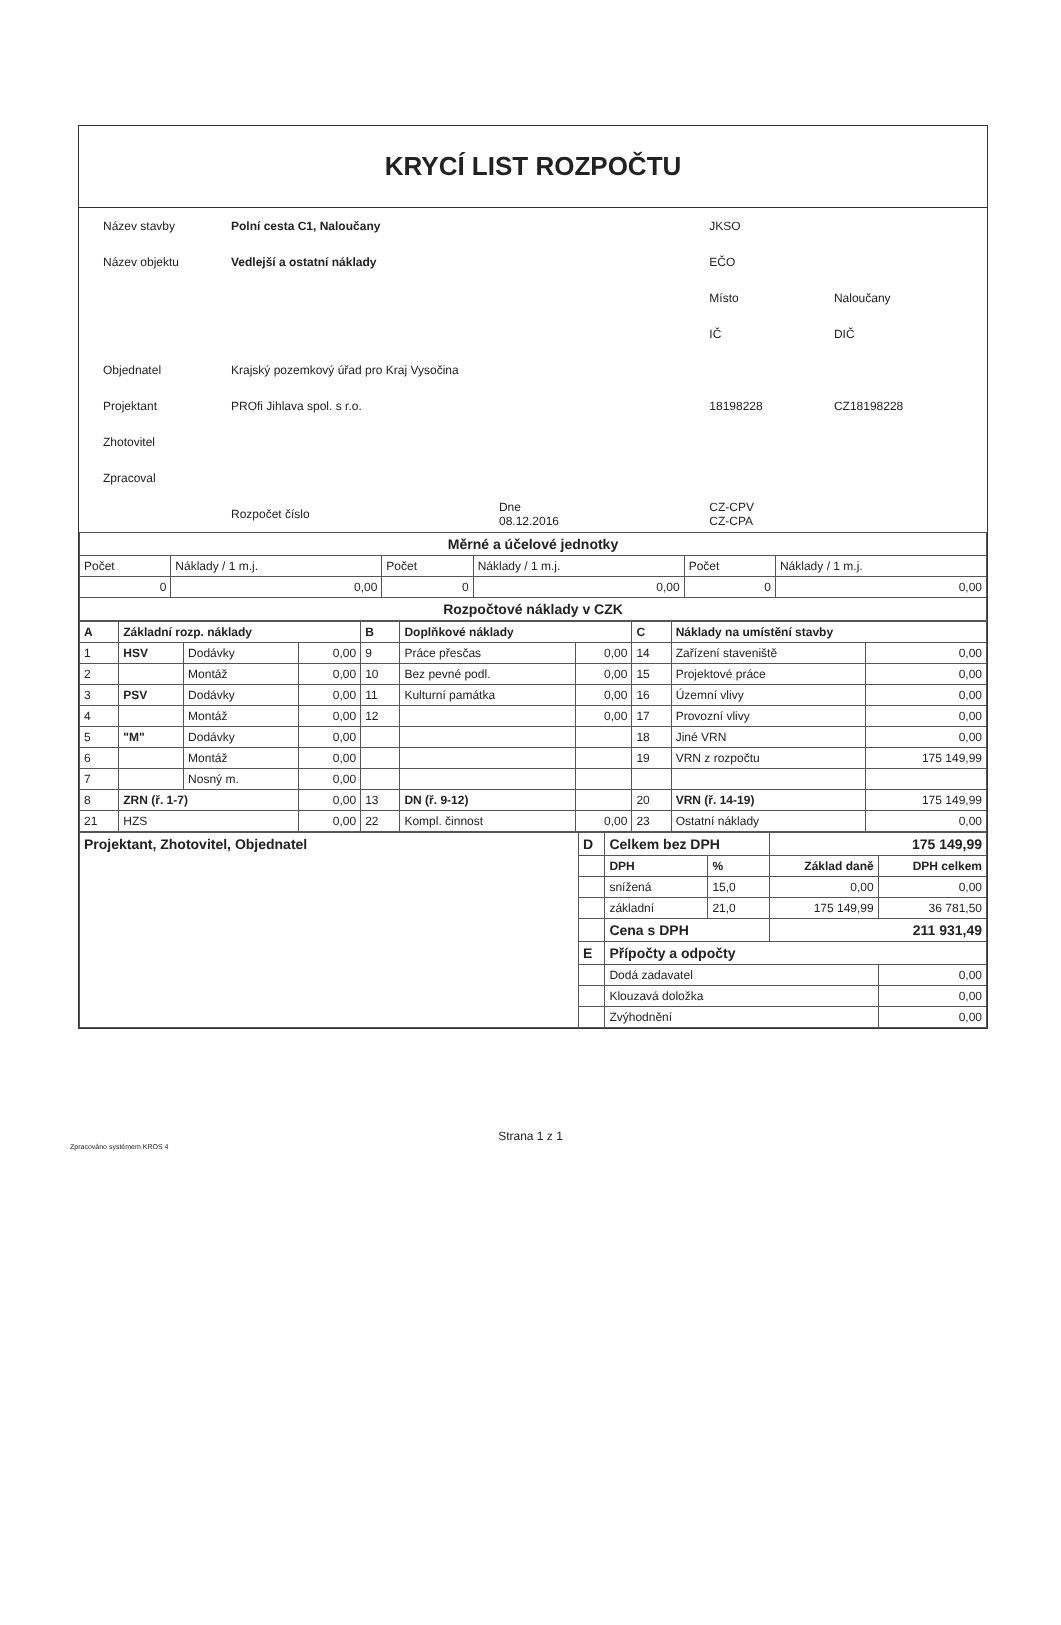KRYCÍ LIST ROZPOČTU
| Název stavby | Polní cesta C1, Naloučany | | JKSO | |
| Název objektu | Vedlejší a ostatní náklady | | EČO | |
| | | | Místo | Naloučany |
| | | | IČ | DIČ |
| Objednatel | Krajský pozemkový úřad pro Kraj Vysočina | | | |
| Projektant | PROfi Jihlava spol. s r.o. | | 18198228 | CZ18198228 |
| Zhotovitel | | | | |
| Zpracoval | | | | |
| | Rozpočet číslo | Dne 08.12.2016 | CZ-CPV CZ-CPA | |
| Měrné a účelové jednotky | | | | | |
| Počet | Náklady / 1 m.j. | Počet | Náklady / 1 m.j. | Počet | Náklady / 1 m.j. |
| 0 | 0,00 | 0 | 0,00 | 0 | 0,00 |
| Rozpočtové náklady v CZK | | | | | |
| A | Základní rozp. náklady | | | B | Doplňkové náklady | | C | Náklady na umístění stavby | |
| 1 | HSV | Dodávky | 0,00 | 9 | Práce přesčas | 0,00 | 14 | Zařízení staveniště | 0,00 |
| 2 | | Montáž | 0,00 | 10 | Bez pevné podl. | 0,00 | 15 | Projektové práce | 0,00 |
| 3 | PSV | Dodávky | 0,00 | 11 | Kulturní památka | 0,00 | 16 | Územní vlivy | 0,00 |
| 4 | | Montáž | 0,00 | 12 | | 0,00 | 17 | Provozní vlivy | 0,00 |
| 5 | "M" | Dodávky | 0,00 | | | | 18 | Jiné VRN | 0,00 |
| 6 | | Montáž | 0,00 | | | | 19 | VRN z rozpočtu | 175 149,99 |
| 7 | | Nosný m. | 0,00 | | | | | | |
| 8 | ZRN (ř. 1-7) | | 0,00 | 13 | DN (ř. 9-12) | | 20 | VRN (ř. 14-19) | 175 149,99 |
| 21 | HZS | | 0,00 | 22 | Kompl. činnost | 0,00 | 23 | Ostatní náklady | 0,00 |
| Projektant, Zhotovitel, Objednatel | D | Celkem bez DPH | | 175 149,99 | |
| | | DPH | % | Základ daně | DPH celkem |
| | | snížená | 15,0 | 0,00 | 0,00 |
| | | základní | 21,0 | 175 149,99 | 36 781,50 |
| | | Cena s DPH | | 211 931,49 | |
| | E | Přípočty a odpočty | | | |
| | | Dodá zadavatel | | | 0,00 |
| | | Klouzavá doložka | | | 0,00 |
| | | Zvýhodnění | | | 0,00 |
Strana 1 z 1
Zpracováno systémem KROS 4